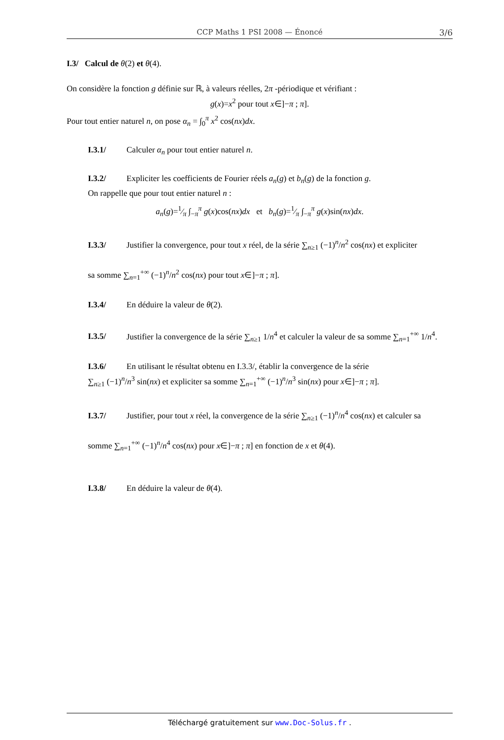CCP Maths 1 PSI 2008 — Énoncé 3/6
I.3/ Calcul de θ(2) et θ(4).
On considère la fonction g définie sur ℝ, à valeurs réelles, 2π -périodique et vérifiant :
g(x)=x<sup>2</sup> pour tout x∈]−π ; π].
Pour tout entier naturel n, on pose α<sub>n</sub> = ∫<sub>0</sub><sup>π</sup> x<sup>2</sup> cos(nx)dx.
I.3.1/ Calculer α<sub>n</sub> pour tout entier naturel n.
I.3.2/ Expliciter les coefficients de Fourier réels a<sub>n</sub>(g) et b<sub>n</sub>(g) de la fonction g.
On rappelle que pour tout entier naturel n :
a<sub>n</sub>(g)=1⁄π ∫<sub>−π</sub><sup>π</sup> g(x)cos(nx)dx et b<sub>n</sub>(g)=1⁄π ∫<sub>−π</sub><sup>π</sup> g(x)sin(nx)dx.
I.3.3/ Justifier la convergence, pour tout x réel, de la série ∑<sub>n≥1</sub> (−1)<sup>n</sup>/n<sup>2</sup> cos(nx) et expliciter
sa somme ∑<sub>n=1</sub><sup>+∞</sup> (−1)<sup>n</sup>/n<sup>2</sup> cos(nx) pour tout x∈]−π ; π].
I.3.4/ En déduire la valeur de θ(2).
I.3.5/ Justifier la convergence de la série ∑<sub>n≥1</sub> 1/n<sup>4</sup> et calculer la valeur de sa somme ∑<sub>n=1</sub><sup>+∞</sup> 1/n<sup>4</sup>.
I.3.6/ En utilisant le résultat obtenu en I.3.3/, établir la convergence de la série
∑<sub>n≥1</sub> (−1)<sup>n</sup>/n<sup>3</sup> sin(nx) et expliciter sa somme ∑<sub>n=1</sub><sup>+∞</sup> (−1)<sup>n</sup>/n<sup>3</sup> sin(nx) pour x∈]−π ; π].
I.3.7/ Justifier, pour tout x réel, la convergence de la série ∑<sub>n≥1</sub> (−1)<sup>n</sup>/n<sup>4</sup> cos(nx) et calculer sa
somme ∑<sub>n=1</sub><sup>+∞</sup> (−1)<sup>n</sup>/n<sup>4</sup> cos(nx) pour x∈]−π ; π] en fonction de x et θ(4).
I.3.8/ En déduire la valeur de θ(4).
Téléchargé gratuitement sur www.Doc-Solus.fr .